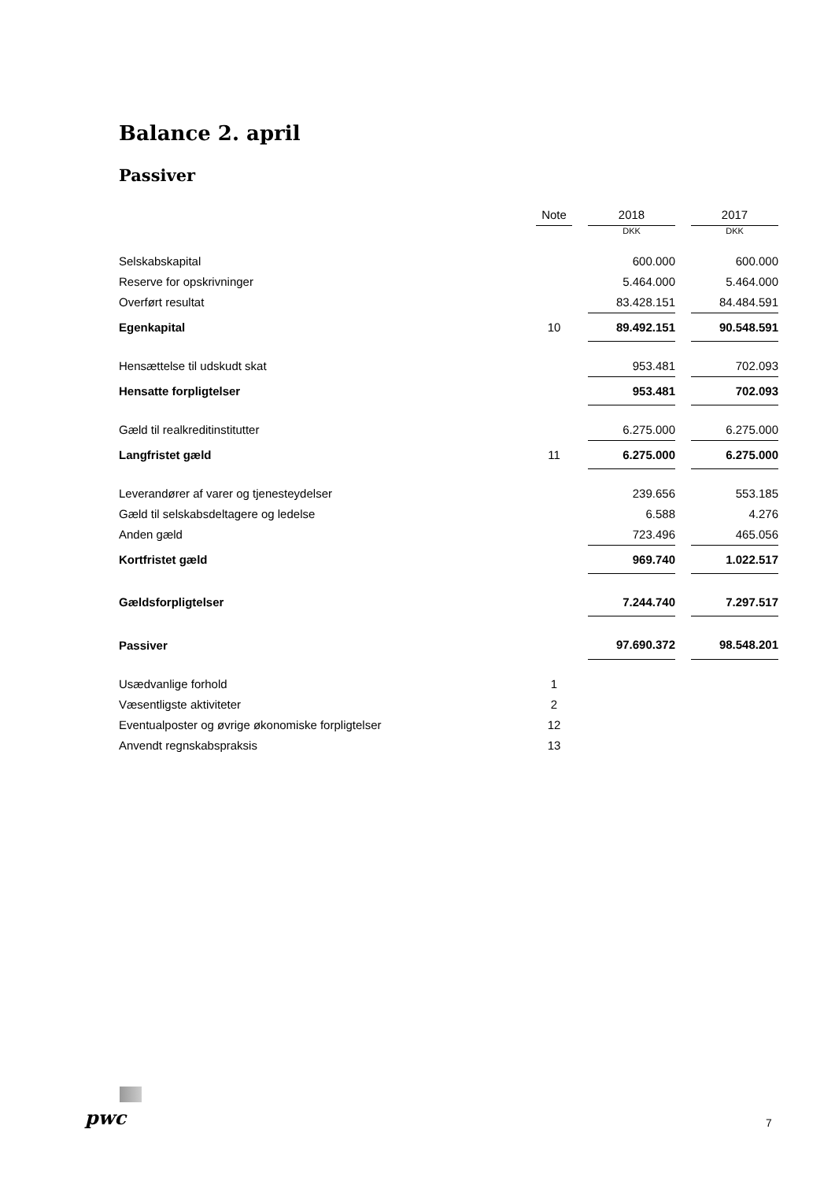Balance 2. april
Passiver
| | Note | | 2018 | | 2017 |
| | | | DKK | | DKK |
| Selskabskapital | | | 600.000 | | 600.000 |
| Reserve for opskrivninger | | | 5.464.000 | | 5.464.000 |
| Overført resultat | | | 83.428.151 | | 84.484.591 |
| Egenkapital | 10 | | 89.492.151 | | 90.548.591 |
| Hensættelse til udskudt skat | | | 953.481 | | 702.093 |
| Hensatte forpligtelser | | | 953.481 | | 702.093 |
| Gæld til realkreditinstitutter | | | 6.275.000 | | 6.275.000 |
| Langfristet gæld | 11 | | 6.275.000 | | 6.275.000 |
| Leverandører af varer og tjenesteydelser | | | 239.656 | | 553.185 |
| Gæld til selskabsdeltagere og ledelse | | | 6.588 | | 4.276 |
| Anden gæld | | | 723.496 | | 465.056 |
| Kortfristet gæld | | | 969.740 | | 1.022.517 |
| Gældsforpligtelser | | | 7.244.740 | | 7.297.517 |
| Passiver | | | 97.690.372 | | 98.548.201 |
| Usædvanlige forhold | 1 | | | | |
| Væsentligste aktiviteter | 2 | | | | |
| Eventualposter og øvrige økonomiske forpligtelser | 12 | | | | |
| Anvendt regnskabspraksis | 13 | | | | |
pwc 7